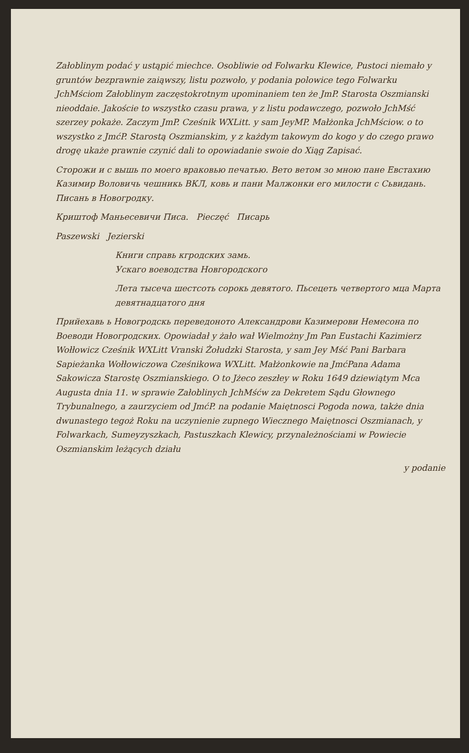Załoblinym podać y ustąpić miechce. Osobliwie od Folwarku Klewice, Pustoci niemało y gruntów bezprawnie zaiąwszy, listu pozwoło, y podania polowice tego Folwarku JchMściom Załoblinym zaczęstokrotnym upominaniem ten że JmP. Starosta Oszmianski nieoddaie. Jakoście to wszystko czasu prawa, y z listu podawczego, pozwoło JchMść szerzey pokaże. Zaczym JmP. Cześnik WXLitt. y sam JeyMP. Małżonka JchMściow. o to wszystko z JmćP. Starostą Oszmianskim, y z każdym takowym do kogo y do czego prawo drogę ukaże prawnie czynić dali to opowiadanie swoie do Xiąg Zapisać.
Сторожи и с вышь по моего враковью печатью. Вето ветом зо мною пане Евстахию Казимир Воловичь чешникь ВКЛ, ковь и пани Малжонки его милости с Сьвидань. Писань в Новогродку.
Криштоф Маньесевичи Писа. Pieczęć Пиcaрь
Paszewski Jezierski
Книги справь кгродских замь.
Ускаго воеводства Новгородского
Лета тысеча шестсоть сорокь девятого. Пьсецеть четвертого мца Марта девятнадцатого дня
Прийехавь ь Новогродскь переведоното Александрови Казимерови Немесона по Воеводи Новогродских. Opowiadał y żało wał Wielmożny Jm Pan Eustachi Kazimierz Wołłowicz Cześnik WXLitt Vranski Żołudzki Starosta, y sam Jey Mść Pani Barbara Sapieżanka Wołłowiczowa Cześnikowa WXLitt. Małżonkowie na JmćPana Adama Sakowicza Starostę Oszmianskiego. O to Jżeco zeszłey w Roku 1649 dziewiątym Mca Augusta dnia 11. w sprawie Załoblinych JchMśćw za Dekretem Sądu Głownego Trybunalnego, a zaurzyciem od JmćP. na podanie Maiętnosci Pogoda nowa, także dnia dwunastego tegoż Roku na uczynienie zupnego Wiecznego Maiętnosci Oszmianach, y Folwarkach, Sumeyzyszkach, Pastuszkach Klewicy, przynależnościami w Powiecie Oszmianskim leżących działu
y podanie